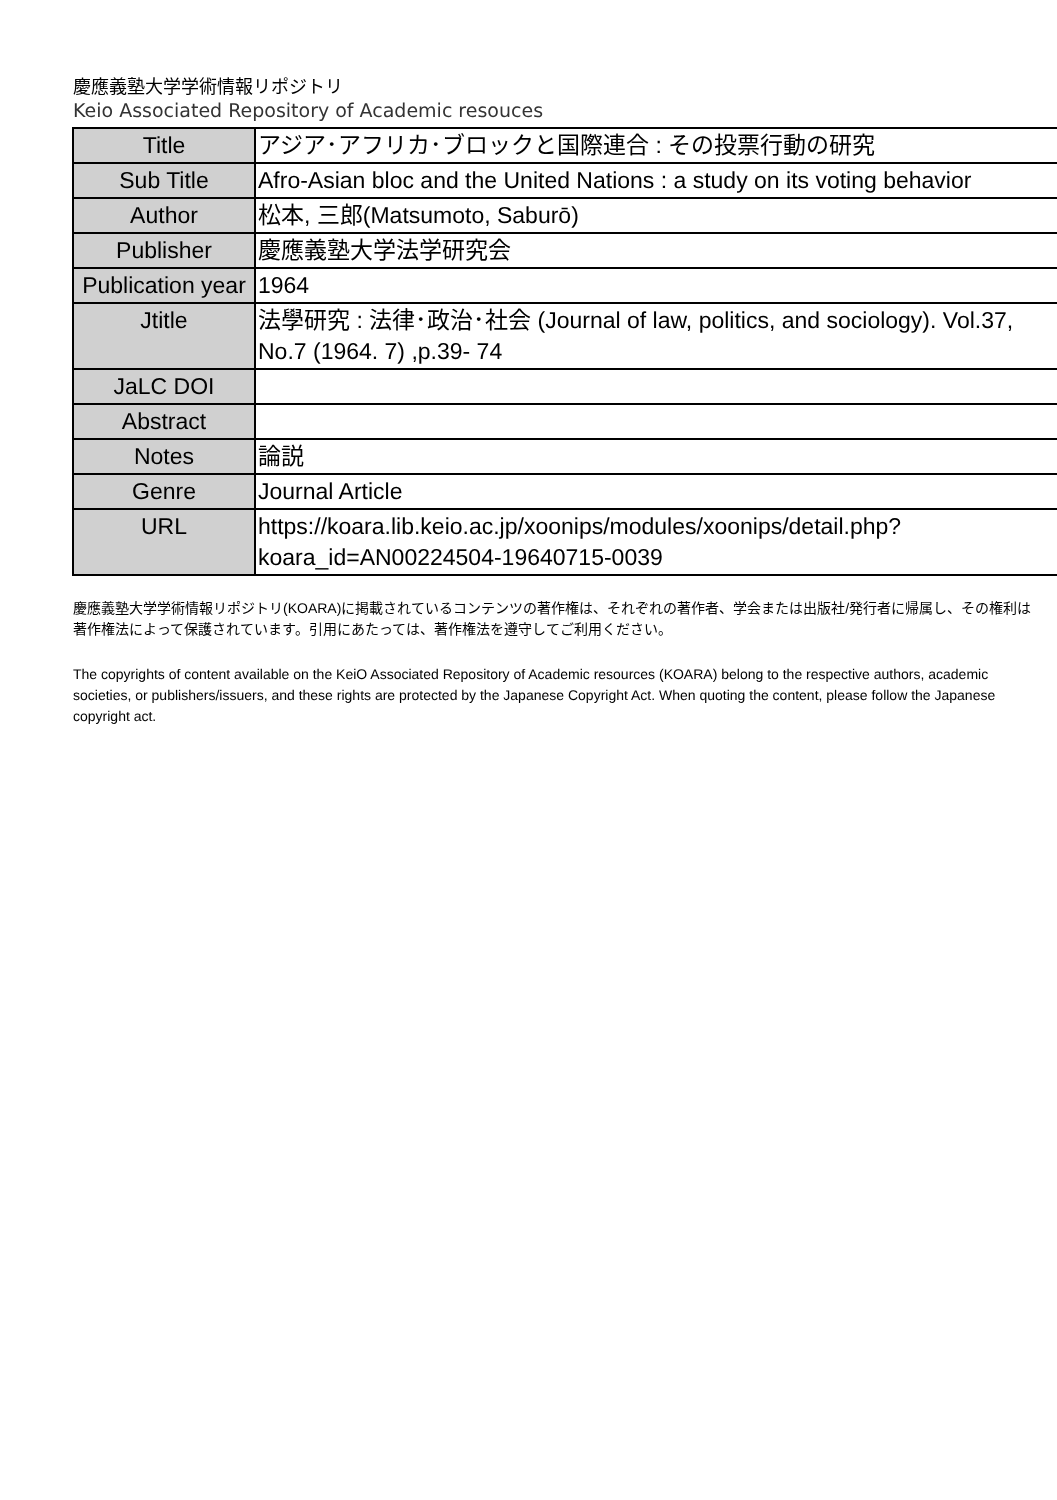慶應義塾大学学術情報リポジトリ
Keio Associated Repository of Academic resouces
| Title | アジア･アフリカ･ブロックと国際連合 : その投票行動の研究 |
| Sub Title | Afro-Asian bloc and the United Nations : a study on its voting behavior |
| Author | 松本, 三郎(Matsumoto, Saburō) |
| Publisher | 慶應義塾大学法学研究会 |
| Publication year | 1964 |
| Jtitle | 法學研究 : 法律･政治･社会 (Journal of law, politics, and sociology). Vol.37, No.7 (1964. 7) ,p.39- 74 |
| JaLC DOI | |
| Abstract | |
| Notes | 論説 |
| Genre | Journal Article |
| URL | https://koara.lib.keio.ac.jp/xoonips/modules/xoonips/detail.php?koara_id=AN00224504-19640715-0039 |
慶應義塾大学学術情報リポジトリ(KOARA)に掲載されているコンテンツの著作権は、それぞれの著作者、学会または出版社/発行者に帰属し、その権利は著作権法によって保護されています。引用にあたっては、著作権法を遵守してご利用ください。
The copyrights of content available on the KeiO Associated Repository of Academic resources (KOARA) belong to the respective authors, academic societies, or publishers/issuers, and these rights are protected by the Japanese Copyright Act. When quoting the content, please follow the Japanese copyright act.